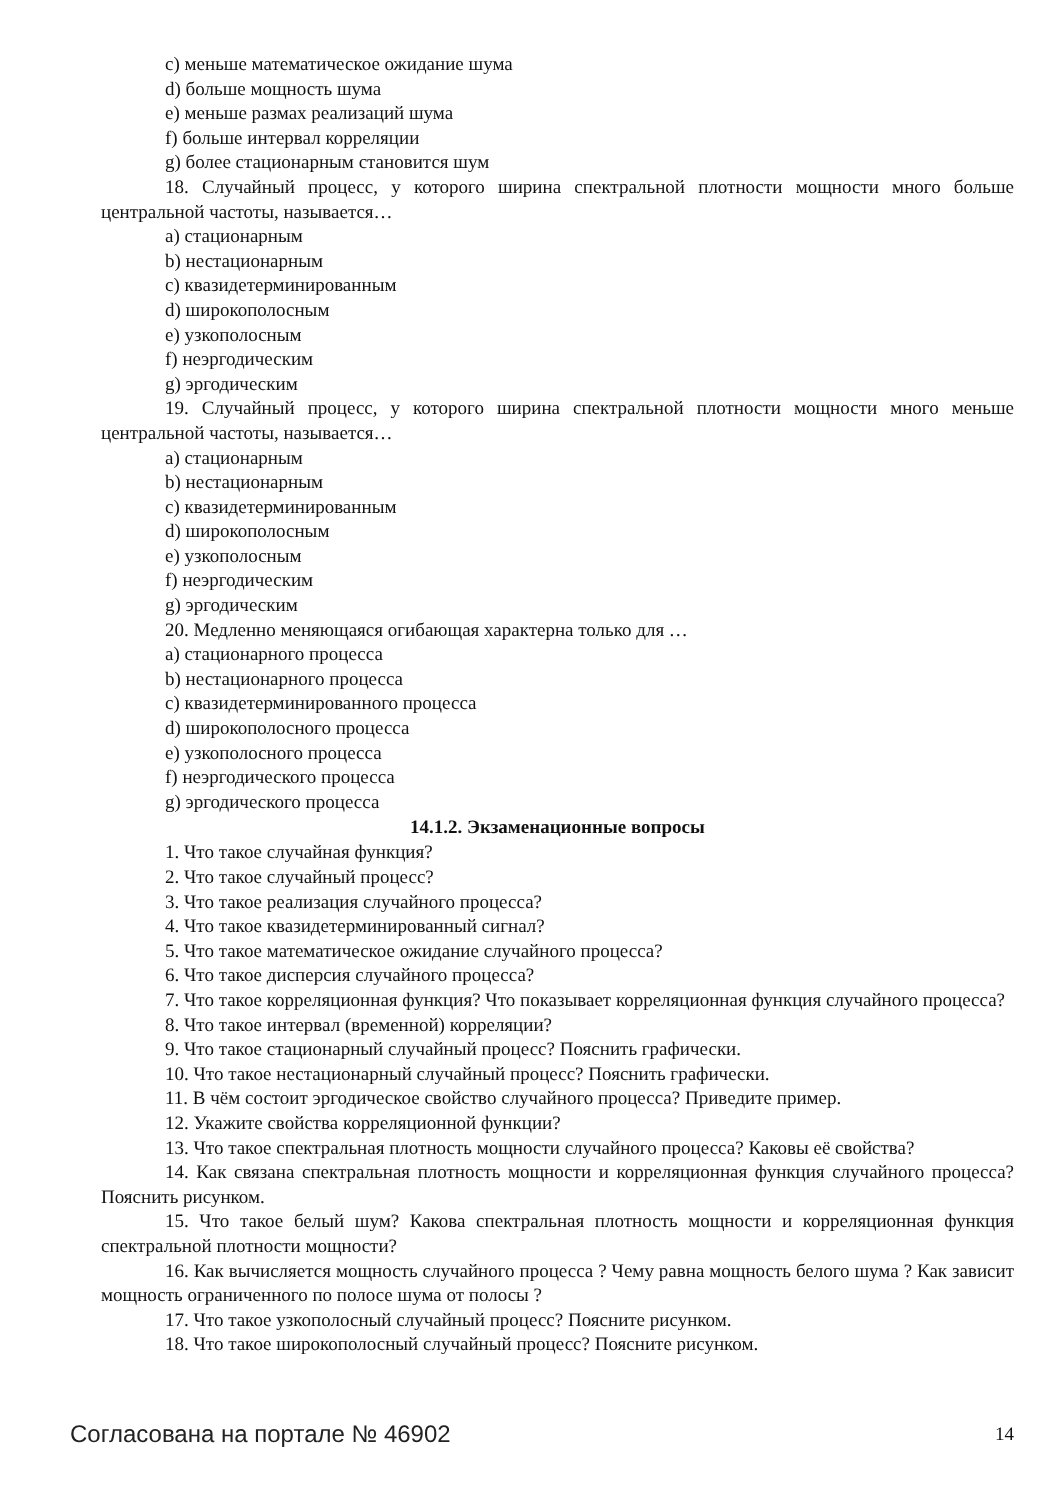c) меньше математическое ожидание шума
d) больше мощность шума
e) меньше размах реализаций шума
f) больше интервал корреляции
g) более стационарным становится шум
18. Случайный процесс, у которого ширина спектральной плотности мощности много больше центральной частоты, называется…
a) стационарным
b) нестационарным
c) квазидетерминированным
d) широкополосным
e) узкополосным
f) неэргодическим
g) эргодическим
19. Случайный процесс, у которого ширина спектральной плотности мощности много меньше центральной частоты, называется…
a) стационарным
b) нестационарным
c) квазидетерминированным
d) широкополосным
e) узкополосным
f) неэргодическим
g) эргодическим
20. Медленно меняющаяся огибающая характерна только для …
a) стационарного процесса
b) нестационарного процесса
c) квазидетерминированного процесса
d) широкополосного процесса
e) узкополосного процесса
f) неэргодического процесса
g) эргодического процесса
14.1.2. Экзаменационные вопросы
1. Что такое случайная функция?
2. Что такое случайный процесс?
3. Что такое реализация случайного процесса?
4. Что такое квазидетерминированный сигнал?
5. Что такое математическое ожидание случайного процесса?
6. Что такое дисперсия случайного процесса?
7. Что такое корреляционная функция? Что показывает корреляционная функция случайного процесса?
8. Что такое интервал (временной) корреляции?
9. Что такое стационарный случайный процесс? Пояснить графически.
10. Что такое нестационарный случайный процесс? Пояснить графически.
11. В чём состоит эргодическое свойство случайного процесса? Приведите пример.
12. Укажите свойства корреляционной функции?
13. Что такое спектральная плотность мощности случайного процесса? Каковы её свойства?
14. Как связана спектральная плотность мощности и корреляционная функция случайного процесса? Пояснить рисунком.
15. Что такое белый шум? Какова спектральная плотность мощности и корреляционная функция спектральной плотности мощности?
16. Как вычисляется мощность случайного процесса ? Чему равна мощность белого шума ? Как зависит мощность ограниченного по полосе шума от полосы ?
17. Что такое узкополосный случайный процесс? Поясните рисунком.
18. Что такое широкополосный случайный процесс? Поясните рисунком.
Согласована на портале № 46902 14